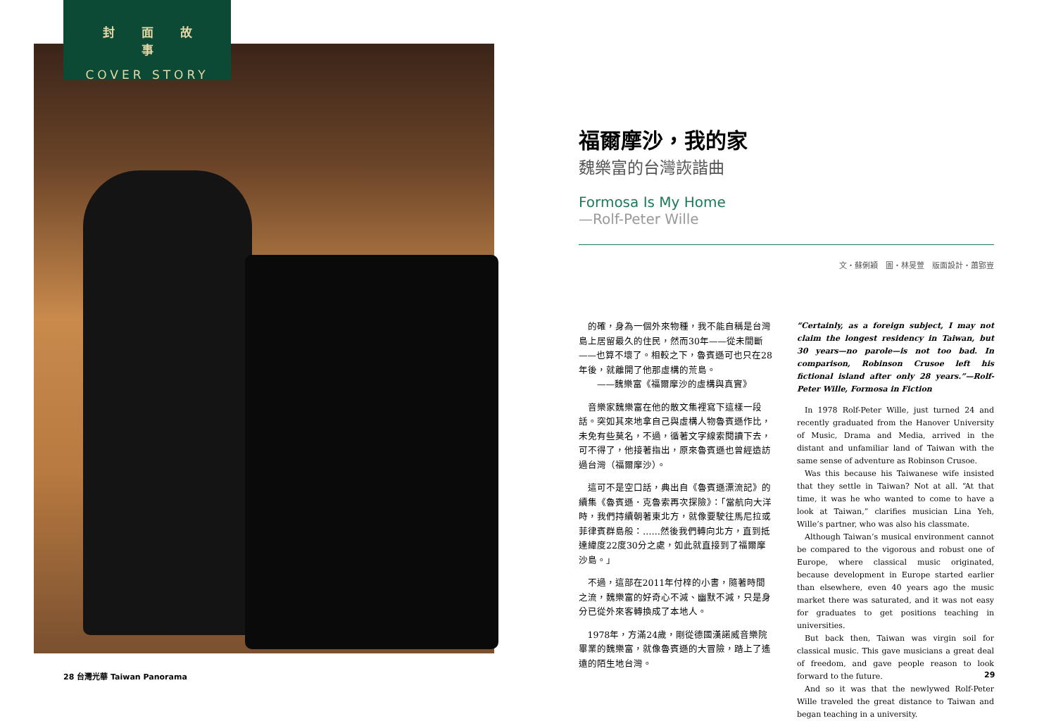封面故事
COVER STORY
福爾摩沙，我的家
魏樂富的台灣詼諧曲
Formosa Is My Home
—Rolf-Peter Wille
文・蘇俐穎　圖・林旻萱　版面設計・蕭郢豈
的確，身為一個外來物種，我不能自稱是台灣島上居留最久的住民，然而30年——從未間斷——也算不壞了。相較之下，魯賓遜可也只在28年後，就離開了他那虛構的荒島。
　　——魏樂富《福爾摩沙的虛構與真實》
音樂家魏樂富在他的散文集裡寫下這樣一段話。突如其來地拿自己與虛構人物魯賓遜作比，未免有些莫名，不過，循著文字線索閱讀下去，可不得了，他接著指出，原來魯賓遜也曾經造訪過台灣（福爾摩沙）。
這可不是空口話，典出自《魯賓遜漂流記》的續集《魯賓遜．克魯索再次探險》：「當航向大洋時，我們持續朝著東北方，就像要駛往馬尼拉或菲律賓群島般：……然後我們轉向北方，直到抵達緯度22度30分之處，如此就直接到了福爾摩沙島。」
不過，這部在2011年付梓的小書，隨著時間之流，魏樂富的好奇心不減、幽默不減，只是身分已從外來客轉換成了本地人。
1978年，方滿24歲，剛從德國漢諾威音樂院畢業的魏樂富，就像魯賓遜的大冒險，踏上了遙遠的陌生地台灣。
“Certainly, as a foreign subject, I may not claim the longest residency in Taiwan, but 30 years—no parole—is not too bad. In comparison, Robinson Crusoe left his fictional island after only 28 years.”—Rolf-Peter Wille, Formosa in Fiction
In 1978 Rolf-Peter Wille, just turned 24 and recently graduated from the Hanover University of Music, Drama and Media, arrived in the distant and unfamiliar land of Taiwan with the same sense of adventure as Robinson Crusoe.
Was this because his Taiwanese wife insisted that they settle in Taiwan? Not at all. “At that time, it was he who wanted to come to have a look at Taiwan,” clarifies musician Lina Yeh, Wille’s partner, who was also his classmate.
Although Taiwan’s musical environment cannot be compared to the vigorous and robust one of Europe, where classical music originated, because development in Europe started earlier than elsewhere, even 40 years ago the music market there was saturated, and it was not easy for graduates to get positions teaching in universities.
But back then, Taiwan was virgin soil for classical music. This gave musicians a great deal of freedom, and gave people reason to look forward to the future.
And so it was that the newlywed Rolf-Peter Wille traveled the great distance to Taiwan and began teaching in a university.
28 台灣光華 Taiwan Panorama 29